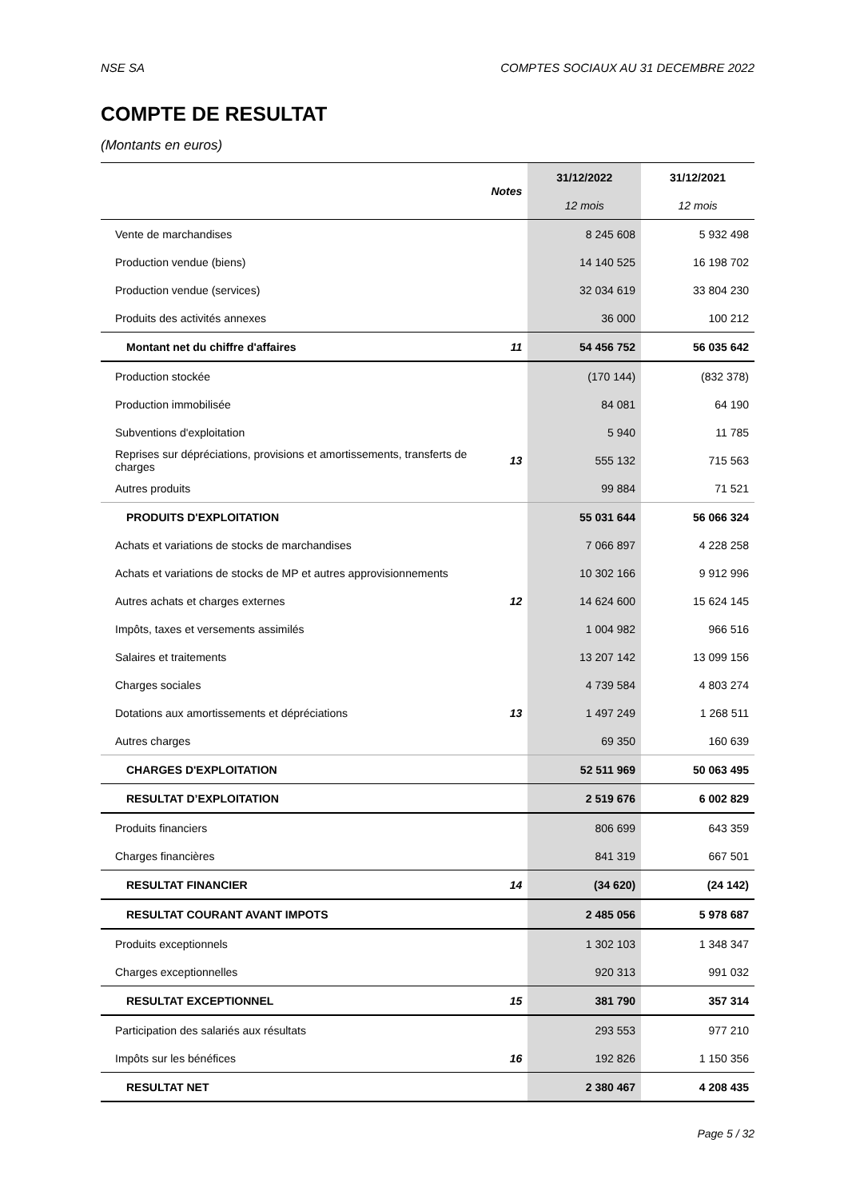NSE SA COMPTES SOCIAUX AU 31 DECEMBRE 2022
COMPTE DE RESULTAT
(Montants en euros)
| | Notes | 31/12/2022 | 31/12/2021 |
| --- | --- | --- | --- |
| | | 12 mois | 12 mois |
| Vente de marchandises | | 8 245 608 | 5 932 498 |
| Production vendue (biens) | | 14 140 525 | 16 198 702 |
| Production vendue (services) | | 32 034 619 | 33 804 230 |
| Produits des activités annexes | | 36 000 | 100 212 |
| Montant net du chiffre d'affaires | 11 | 54 456 752 | 56 035 642 |
| Production stockée | | (170 144) | (832 378) |
| Production immobilisée | | 84 081 | 64 190 |
| Subventions d'exploitation | | 5 940 | 11 785 |
| Reprises sur dépréciations, provisions et amortissements, transferts de charges | 13 | 555 132 | 715 563 |
| Autres produits | | 99 884 | 71 521 |
| PRODUITS D'EXPLOITATION | | 55 031 644 | 56 066 324 |
| Achats et variations de stocks de marchandises | | 7 066 897 | 4 228 258 |
| Achats et variations de stocks de MP et autres approvisionnements | | 10 302 166 | 9 912 996 |
| Autres achats et charges externes | 12 | 14 624 600 | 15 624 145 |
| Impôts, taxes et versements assimilés | | 1 004 982 | 966 516 |
| Salaires et traitements | | 13 207 142 | 13 099 156 |
| Charges sociales | | 4 739 584 | 4 803 274 |
| Dotations aux amortissements et dépréciations | 13 | 1 497 249 | 1 268 511 |
| Autres charges | | 69 350 | 160 639 |
| CHARGES D'EXPLOITATION | | 52 511 969 | 50 063 495 |
| RESULTAT D’EXPLOITATION | | 2 519 676 | 6 002 829 |
| Produits financiers | | 806 699 | 643 359 |
| Charges financières | | 841 319 | 667 501 |
| RESULTAT FINANCIER | 14 | (34 620) | (24 142) |
| RESULTAT COURANT AVANT IMPOTS | | 2 485 056 | 5 978 687 |
| Produits exceptionnels | | 1 302 103 | 1 348 347 |
| Charges exceptionnelles | | 920 313 | 991 032 |
| RESULTAT EXCEPTIONNEL | 15 | 381 790 | 357 314 |
| Participation des salariés aux résultats | | 293 553 | 977 210 |
| Impôts sur les bénéfices | 16 | 192 826 | 1 150 356 |
| RESULTAT NET | | 2 380 467 | 4 208 435 |
Page 5 / 32